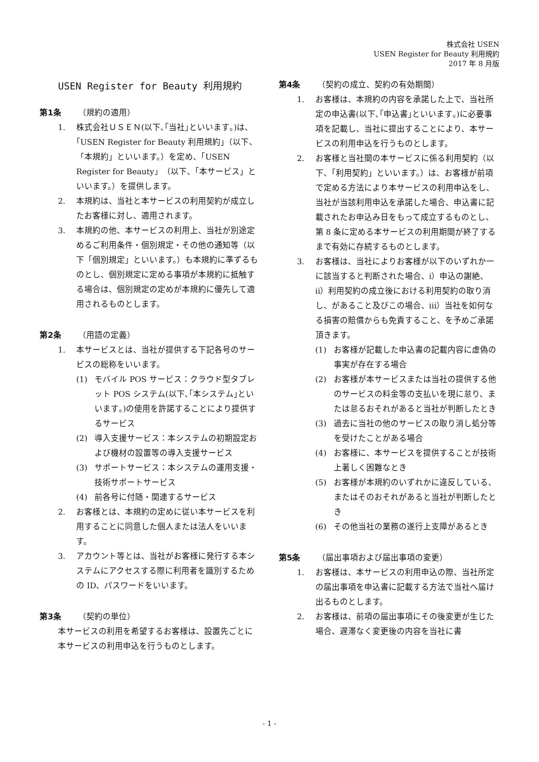株式会社 USEN
USEN Register for Beauty 利用規約
2017 年 8 月版
USEN Register for Beauty 利用規約
第1条 （規約の適用）
1. 株式会社ＵＳＥＮ(以下､｢当社｣といいます｡)は､｢USEN Register for Beauty 利用規約｣（以下、「本規約」といいます。）を定め、「USEN Register for Beauty」（以下、「本サービス」といいます。）を提供します。
2. 本規約は、当社と本サービスの利用契約が成立したお客様に対し、適用されます。
3. 本規約の他、本サービスの利用上、当社が別途定めるご利用条件・個別規定・その他の通知等（以下「個別規定」といいます。）も本規約に準ずるものとし、個別規定に定める事項が本規約に抵触する場合は、個別規定の定めが本規約に優先して適用されるものとします。
第2条 （用語の定義）
1. 本サービスとは、当社が提供する下記各号のサービスの総称をいいます。
(1) モバイル POS サービス：クラウド型タブレット POS システム(以下､｢本システム｣といいます｡)の使用を許諾することにより提供するサービス
(2) 導入支援サービス：本システムの初期設定および機材の設置等の導入支援サービス
(3) サポートサービス：本システムの運用支援・技術サポートサービス
(4) 前各号に付随・関連するサービス
2. お客様とは、本規約の定めに従い本サービスを利用することに同意した個人または法人をいいます。
3. アカウント等とは、当社がお客様に発行する本システムにアクセスする際に利用者を識別するための ID、パスワードをいいます。
第3条 （契約の単位）
本サービスの利用を希望するお客様は、設置先ごとに本サービスの利用申込を行うものとします。
第4条 （契約の成立、契約の有効期間）
1. お客様は、本規約の内容を承諾した上で、当社所定の申込書(以下､｢申込書｣といいます｡)に必要事項を記載し、当社に提出することにより、本サービスの利用申込を行うものとします。
2. お客様と当社間の本サービスに係る利用契約（以下、「利用契約」といいます。）は、お客様が前項で定める方法により本サービスの利用申込をし、当社が当該利用申込を承諾した場合、申込書に記載されたお申込み日をもって成立するものとし、第 8 条に定める本サービスの利用期間が終了するまで有効に存続するものとします。
3. お客様は、当社によりお客様が以下のいずれか一に該当すると判断された場合、ⅰ）申込の謝絶、ⅱ）利用契約の成立後における利用契約の取り消し、があること及びこの場合、ⅲ）当社を如何なる損害の賠償からも免責すること、を予めご承諾頂きます。
(1) お客様が記載した申込書の記載内容に虚偽の事実が存在する場合
(2) お客様が本サービスまたは当社の提供する他のサービスの料金等の支払いを現に怠り、または怠るおそれがあると当社が判断したとき
(3) 過去に当社の他のサービスの取り消し処分等を受けたことがある場合
(4) お客様に、本サービスを提供することが技術上著しく困難なとき
(5) お客様が本規約のいずれかに違反している、またはそのおそれがあると当社が判断したとき
(6) その他当社の業務の遂行上支障があるとき
第5条 （届出事項および届出事項の変更）
1. お客様は、本サービスの利用申込の際、当社所定の届出事項を申込書に記載する方法で当社へ届け出るものとします。
2. お客様は、前項の届出事項にその後変更が生じた場合、遅滞なく変更後の内容を当社に書
- 1 -